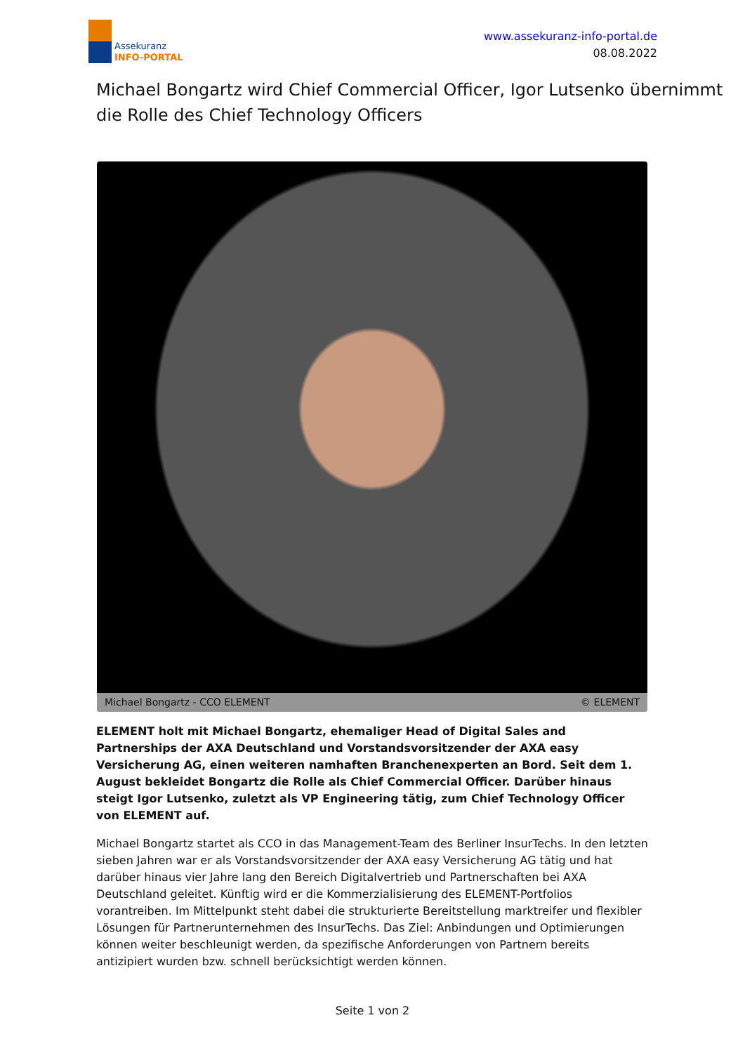Assekuranz
INFO-PORTAL
www.assekuranz-info-portal.de
08.08.2022
Michael Bongartz wird Chief Commercial Officer, Igor Lutsenko übernimmt die Rolle des Chief Technology Officers
Michael Bongartz - CCO ELEMENT © ELEMENT
ELEMENT holt mit Michael Bongartz, ehemaliger Head of Digital Sales and Partnerships der AXA Deutschland und Vorstandsvorsitzender der AXA easy Versicherung AG, einen weiteren namhaften Branchenexperten an Bord. Seit dem 1. August bekleidet Bongartz die Rolle als Chief Commercial Officer. Darüber hinaus steigt Igor Lutsenko, zuletzt als VP Engineering tätig, zum Chief Technology Officer von ELEMENT auf.
Michael Bongartz startet als CCO in das Management-Team des Berliner InsurTechs. In den letzten sieben Jahren war er als Vorstandsvorsitzender der AXA easy Versicherung AG tätig und hat darüber hinaus vier Jahre lang den Bereich Digitalvertrieb und Partnerschaften bei AXA Deutschland geleitet. Künftig wird er die Kommerzialisierung des ELEMENT-Portfolios vorantreiben. Im Mittelpunkt steht dabei die strukturierte Bereitstellung marktreifer und flexibler Lösungen für Partnerunternehmen des InsurTechs. Das Ziel: Anbindungen und Optimierungen können weiter beschleunigt werden, da spezifische Anforderungen von Partnern bereits antizipiert wurden bzw. schnell berücksichtigt werden können.
Seite 1 von 2